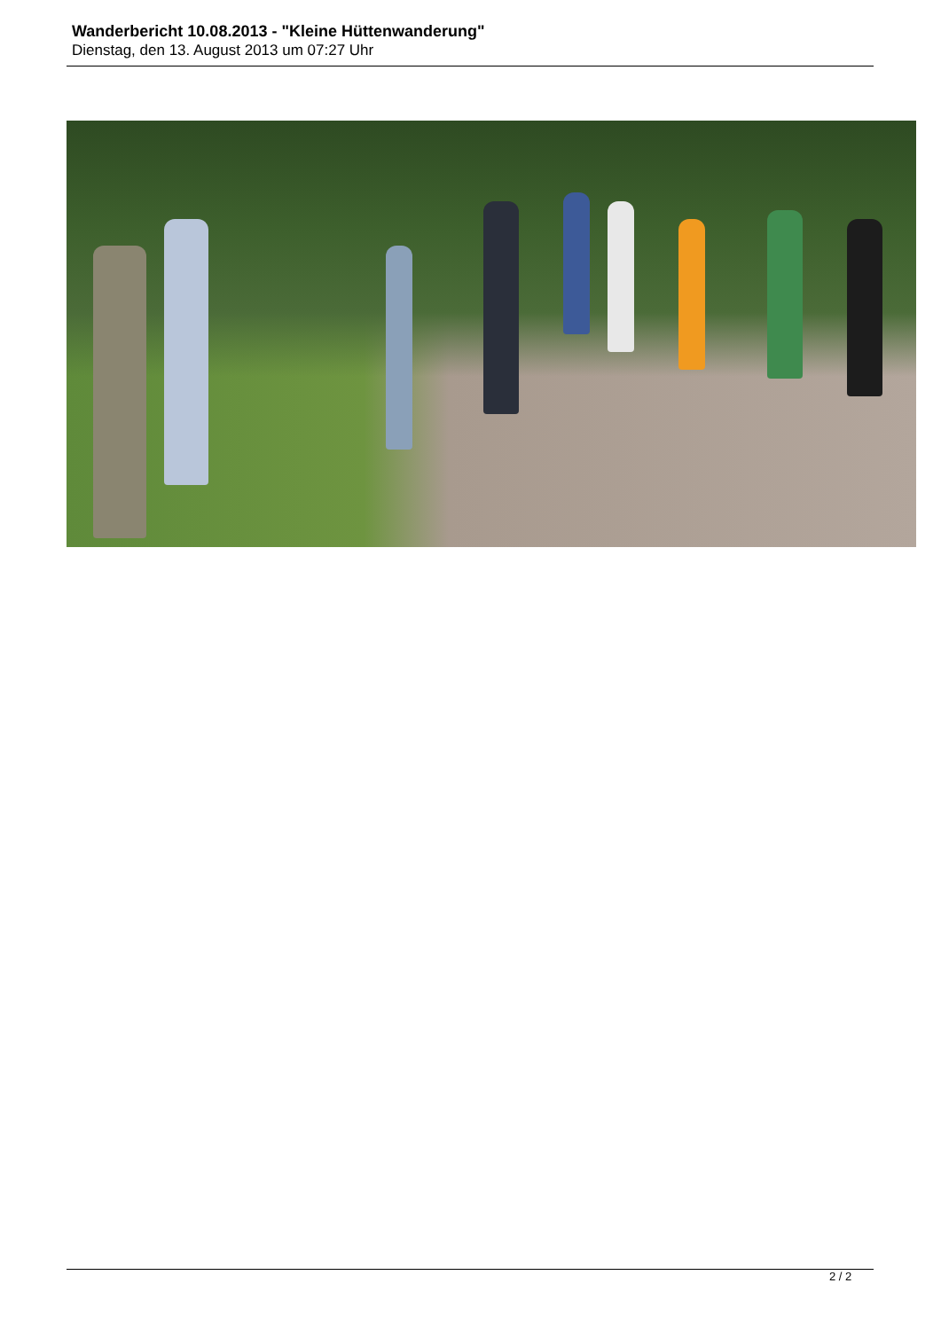Wanderbericht 10.08.2013 - "Kleine Hüttenwanderung"
Dienstag, den 13. August 2013 um 07:27 Uhr
2 / 2